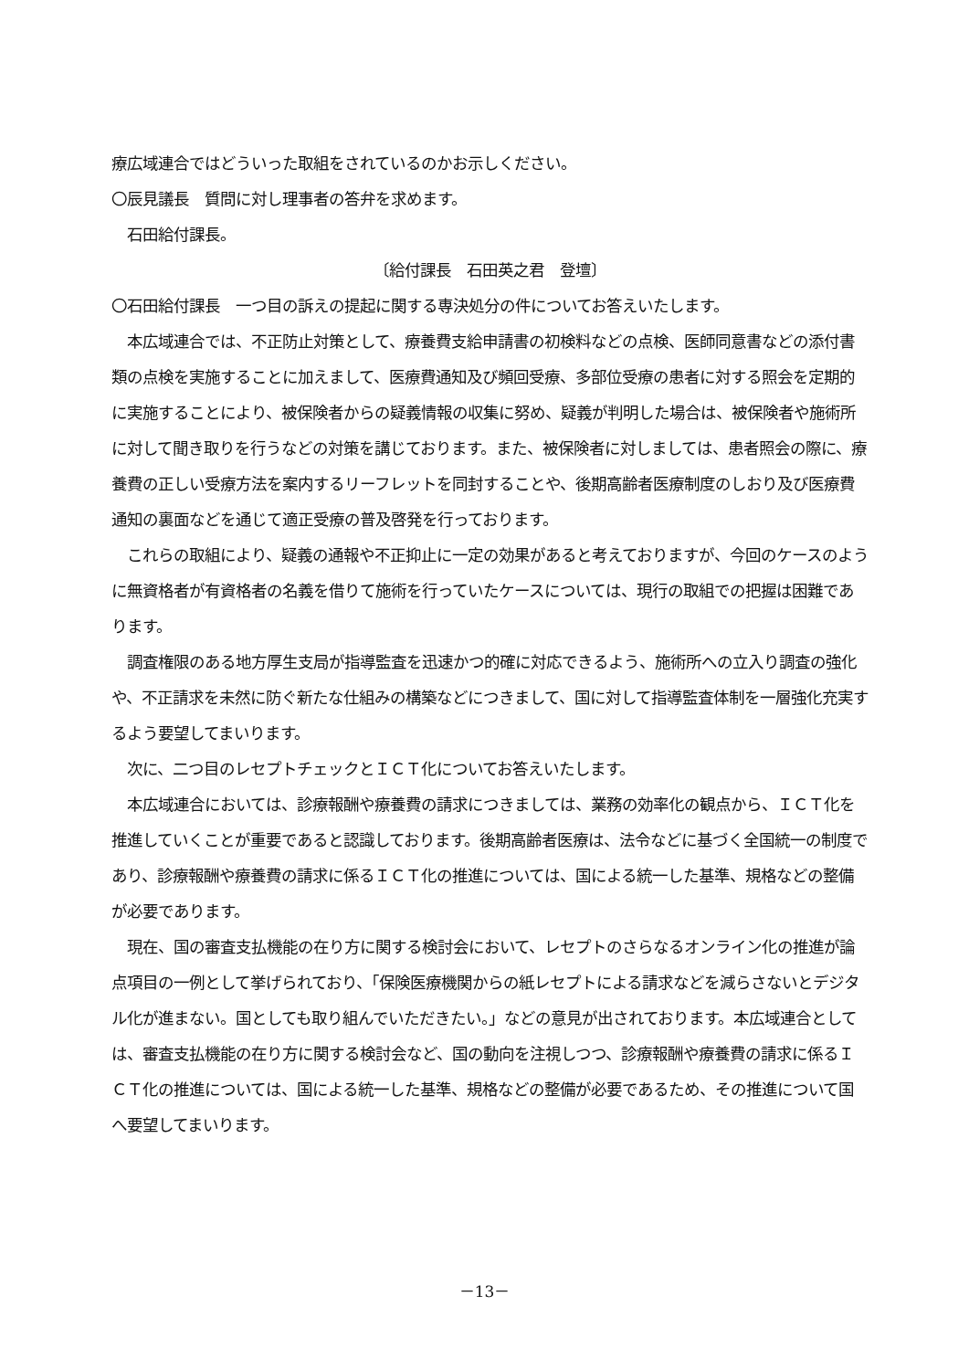療広域連合ではどういった取組をされているのかお示しください。
〇辰見議長　質問に対し理事者の答弁を求めます。
　石田給付課長。
〔給付課長　石田英之君　登壇〕
〇石田給付課長　一つ目の訴えの提起に関する専決処分の件についてお答えいたします。
　本広域連合では、不正防止対策として、療養費支給申請書の初検料などの点検、医師同意書などの添付書類の点検を実施することに加えまして、医療費通知及び頻回受療、多部位受療の患者に対する照会を定期的に実施することにより、被保険者からの疑義情報の収集に努め、疑義が判明した場合は、被保険者や施術所に対して聞き取りを行うなどの対策を講じております。また、被保険者に対しましては、患者照会の際に、療養費の正しい受療方法を案内するリーフレットを同封することや、後期高齢者医療制度のしおり及び医療費通知の裏面などを通じて適正受療の普及啓発を行っております。
　これらの取組により、疑義の通報や不正抑止に一定の効果があると考えておりますが、今回のケースのように無資格者が有資格者の名義を借りて施術を行っていたケースについては、現行の取組での把握は困難であります。
　調査権限のある地方厚生支局が指導監査を迅速かつ的確に対応できるよう、施術所への立入り調査の強化や、不正請求を未然に防ぐ新たな仕組みの構築などにつきまして、国に対して指導監査体制を一層強化充実するよう要望してまいります。
　次に、二つ目のレセプトチェックとＩＣＴ化についてお答えいたします。
　本広域連合においては、診療報酬や療養費の請求につきましては、業務の効率化の観点から、ＩＣＴ化を推進していくことが重要であると認識しております。後期高齢者医療は、法令などに基づく全国統一の制度であり、診療報酬や療養費の請求に係るＩＣＴ化の推進については、国による統一した基準、規格などの整備が必要であります。
　現在、国の審査支払機能の在り方に関する検討会において、レセプトのさらなるオンライン化の推進が論点項目の一例として挙げられており、「保険医療機関からの紙レセプトによる請求などを減らさないとデジタル化が進まない。国としても取り組んでいただきたい。」などの意見が出されております。本広域連合としては、審査支払機能の在り方に関する検討会など、国の動向を注視しつつ、診療報酬や療養費の請求に係るＩＣＴ化の推進については、国による統一した基準、規格などの整備が必要であるため、その推進について国へ要望してまいります。
－13－